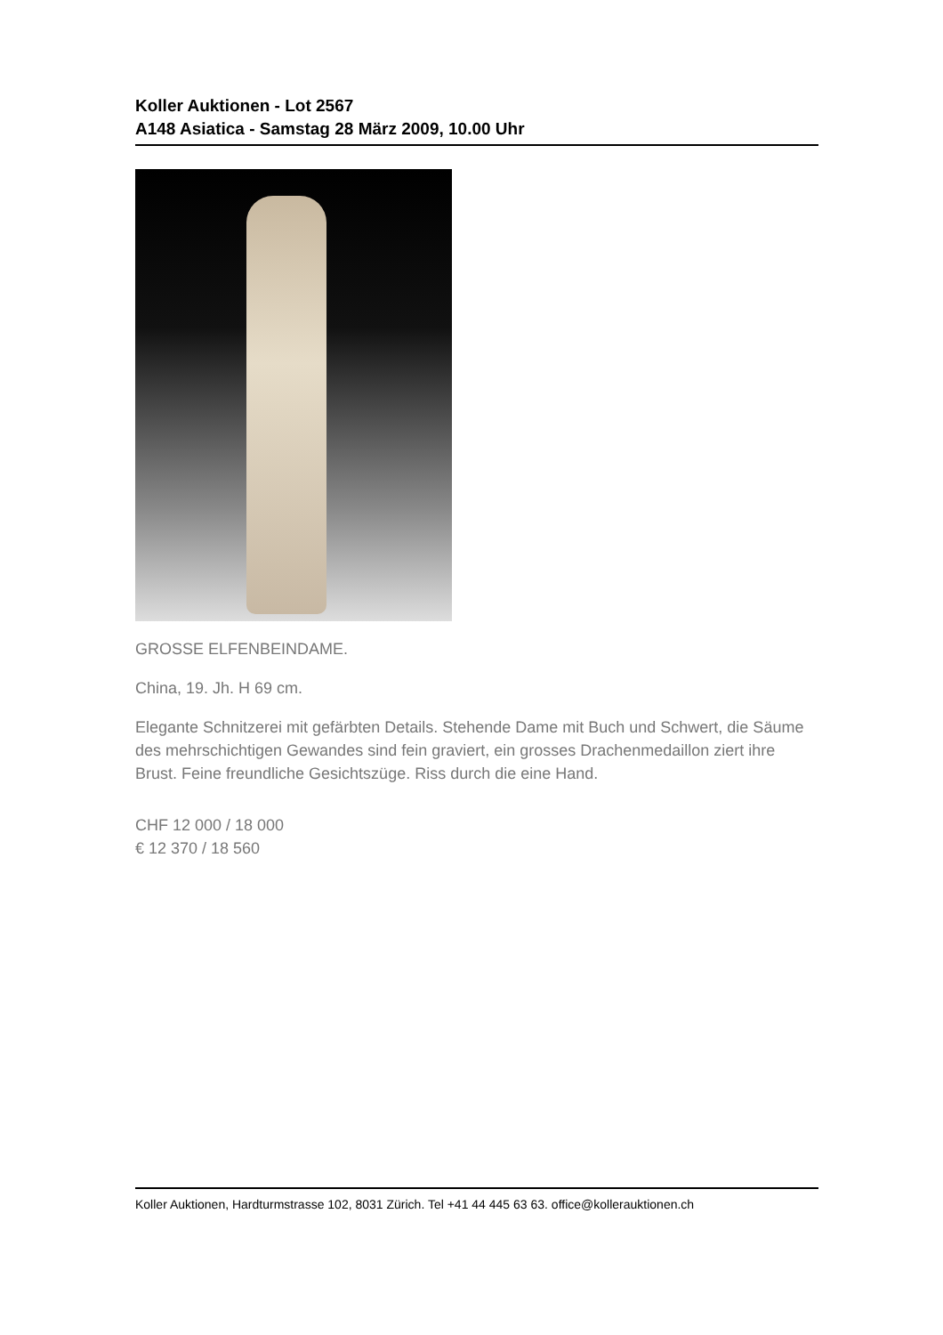Koller Auktionen - Lot 2567
A148 Asiatica - Samstag 28 März 2009, 10.00 Uhr
GROSSE ELFENBEINDAME.
China, 19. Jh. H 69 cm.
Elegante Schnitzerei mit gefärbten Details. Stehende Dame mit Buch und Schwert, die Säume des mehrschichtigen Gewandes sind fein graviert, ein grosses Drachenmedaillon ziert ihre Brust. Feine freundliche Gesichtszüge. Riss durch die eine Hand.
CHF 12 000 / 18 000
€ 12 370 / 18 560
Koller Auktionen, Hardturmstrasse 102, 8031 Zürich. Tel +41 44 445 63 63. office@kollerauktionen.ch